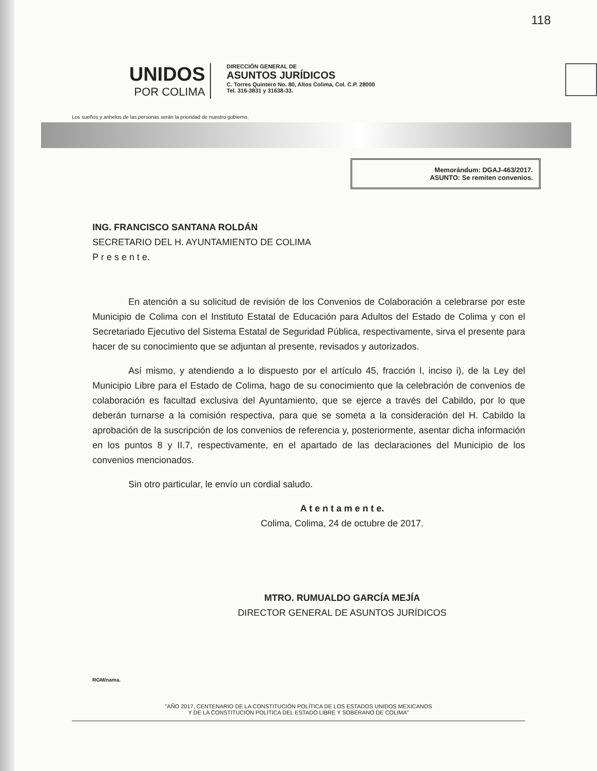118
UNIDOS
POR COLIMA
DIRECCIÓN GENERAL DE
ASUNTOS JURÍDICOS
C. Torres Quintero No. 80, Altos Colima, Col. C.P. 28000
Tel. 316-3831 y 31638-33.
Los sueños y anhelos de las personas serán la prioridad de nuestro gobierno.
Memorándum: DGAJ-463/2017.
ASUNTO: Se remiten convenios.
ING. FRANCISCO SANTANA ROLDÁN
SECRETARIO DEL H. AYUNTAMIENTO DE COLIMA
P r e s e n t e.
En atención a su solicitud de revisión de los Convenios de Colaboración a celebrarse por este Municipio de Colima con el Instituto Estatal de Educación para Adultos del Estado de Colima y con el Secretariado Ejecutivo del Sistema Estatal de Seguridad Pública, respectivamente, sirva el presente para hacer de su conocimiento que se adjuntan al presente, revisados y autorizados.
Así mismo, y atendiendo a lo dispuesto por el artículo 45, fracción I, inciso i), de la Ley del Municipio Libre para el Estado de Colima, hago de su conocimiento que la celebración de convenios de colaboración es facultad exclusiva del Ayuntamiento, que se ejerce a través del Cabildo, por lo que deberán turnarse a la comisión respectiva, para que se someta a la consideración del H. Cabildo la aprobación de la suscripción de los convenios de referencia y, posteriormente, asentar dicha información en los puntos 8 y II.7, respectivamente, en el apartado de las declaraciones del Municipio de los convenios mencionados.
Sin otro particular, le envío un cordial saludo.
A t e n t a m e n t e.
Colima, Colima, 24 de octubre de 2017.
MTRO. RUMUALDO GARCÍA MEJÍA
DIRECTOR GENERAL DE ASUNTOS JURÍDICOS
RGM/nama.
"AÑO 2017, CENTENARIO DE LA CONSTITUCIÓN POLÍTICA DE LOS ESTADOS UNIDOS MEXICANOS
Y DE LA CONSTITUCIÓN POLÍTICA DEL ESTADO LIBRE Y SOBERANO DE COLIMA"